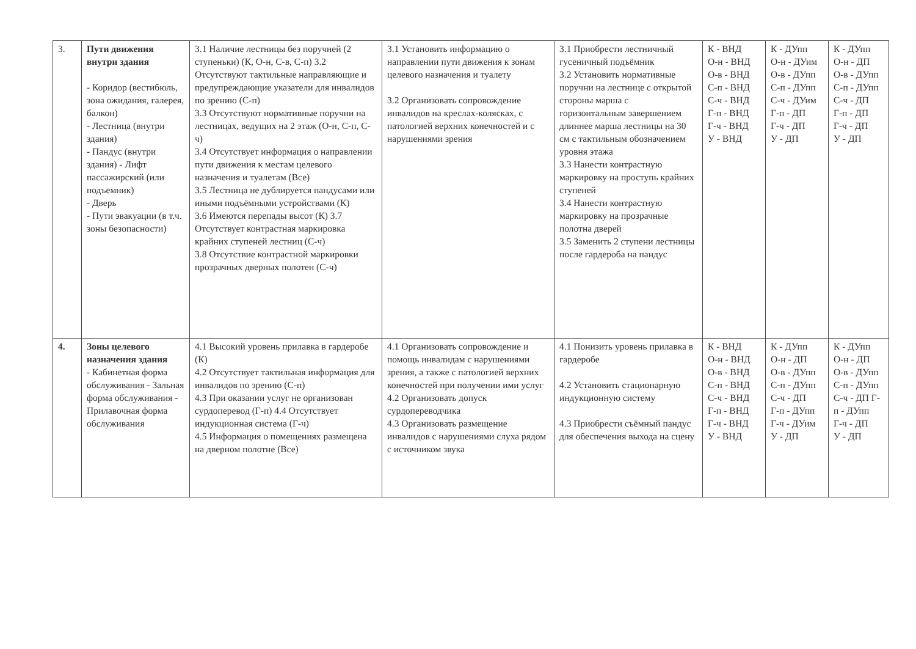| 3. | Пути движения внутри здания - Коридор (вестибюль, зона ожидания, галерея, балкон) - Лестница (внутри здания) - Пандус (внутри здания) - Лифт пассажирский (или подъемник) - Дверь - Пути эвакуации (в т.ч. зоны безопасности) | 3.1 Наличие лестницы без поручней (2 ступеньки) (К, О-н, С-в, С-п) 3.2 Отсутствуют тактильные направляющие и предупреждающие указатели для инвалидов по зрению (С-п) 3.3 Отсутствуют нормативные поручни на лестницах, ведущих на 2 этаж (О-н, С-п, С-ч) 3.4 Отсутствует информация о направлении пути движения к местам целевого назначения и туалетам (Все) 3.5 Лестница не дублируется пандусами или иными подъёмными устройствами (К) 3.6 Имеются перепады высот (К) 3.7 Отсутствует контрастная маркировка крайних ступеней лестниц (С-ч) 3.8 Отсутствие контрастной маркировки прозрачных дверных полотен (С-ч) | 3.1 Установить информацию о направлении пути движения к зонам целевого назначения и туалету 3.2 Организовать сопровождение инвалидов на креслах-колясках, с патологией верхних конечностей и с нарушениями зрения | 3.1 Приобрести лестничный гусеничный подъёмник 3.2 Установить нормативные поручни на лестнице с открытой стороны марша с горизонтальным завершением длиннее марша лестницы на 30 см с тактильным обозначением уровня этажа 3.3 Нанести контрастную маркировку на проступь крайних ступеней 3.4 Нанести контрастную маркировку на прозрачные полотна дверей 3.5 Заменить 2 ступени лестницы после гардероба на пандус | К - ВНД О-н - ВНД О-в - ВНД С-п - ВНД С-ч - ВНД Г-п - ВНД Г-ч - ВНД У - ВНД | К - ДУпп О-н - ДУим О-в - ДУпп С-п - ДУпп С-ч - ДУим Г-п - ДП Г-ч - ДП У - ДП | К - ДУпп О-н - ДП О-в - ДУпп С-п - ДУпп С-ч - ДП Г-п - ДП Г-ч - ДП У - ДП |
| 4. | Зоны целевого назначения здания - Кабинетная форма обслуживания - Зальная форма обслуживания - Прилавочная форма обслуживания | 4.1 Высокий уровень прилавка в гардеробе (К) 4.2 Отсутствует тактильная информация для инвалидов по зрению (С-п) 4.3 При оказании услуг не организован сурдоперевод (Г-п) 4.4 Отсутствует индукционная система (Г-ч) 4.5 Информация о помещениях размещена на дверном полотне (Все) | 4.1 Организовать сопровождение и помощь инвалидам с нарушениями зрения, а также с патологией верхних конечностей при получении ими услуг 4.2 Организовать допуск сурдопереводчика 4.3 Организовать размещение инвалидов с нарушениями слуха рядом с источником звука | 4.1 Понизить уровень прилавка в гардеробе 4.2 Установить стационарную индукционную систему 4.3 Приобрести съёмный пандус для обеспечения выхода на сцену | К - ВНД О-н - ВНД О-в - ВНД С-п - ВНД С-ч - ВНД Г-п - ВНД Г-ч - ВНД У - ВНД | К - ДУпп О-н - ДП О-в - ДУпп С-п - ДУпп С-ч - ДП Г-п - ДУпп Г-ч - ДУим У - ДП | К - ДУпп О-н - ДП О-в - ДУпп С-п - ДУпп С-ч - ДП Г-п - ДУпп Г-ч - ДП У - ДП |